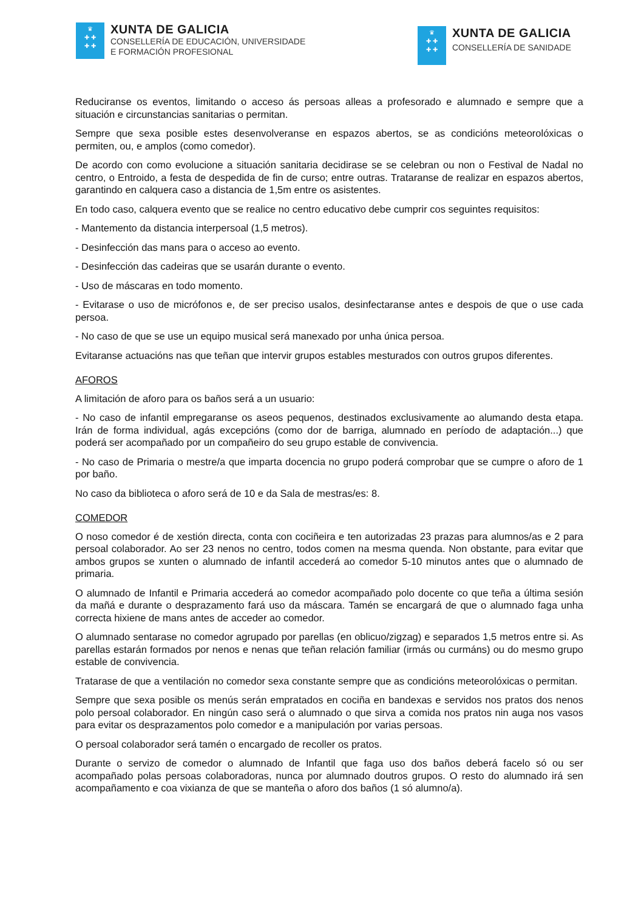♛
✚ ✚
✚ ✚
XUNTA DE GALICIA
CONSELLERÍA DE EDUCACIÓN, UNIVERSIDADE
E FORMACIÓN PROFESIONAL
♛
✚ ✚
✚ ✚
XUNTA DE GALICIA
CONSELLERÍA DE SANIDADE
Reduciranse os eventos, limitando o acceso ás persoas alleas a profesorado e alumnado e sempre que a situación e circunstancias sanitarias o permitan.
Sempre que sexa posible estes desenvolveranse en espazos abertos, se as condicións meteorolóxicas o permiten, ou, e amplos (como comedor).
De acordo con como evolucione a situación sanitaria decidirase se se celebran ou non o Festival de Nadal no centro, o Entroido, a festa de despedida de fin de curso; entre outras. Trataranse de realizar en espazos abertos, garantindo en calquera caso a distancia de 1,5m entre os asistentes.
En todo caso, calquera evento que se realice no centro educativo debe cumprir cos seguintes requisitos:
- Mantemento da distancia interpersoal (1,5 metros).
- Desinfección das mans para o acceso ao evento.
- Desinfección das cadeiras que se usarán durante o evento.
- Uso de máscaras en todo momento.
- Evitarase o uso de micrófonos e, de ser preciso usalos, desinfectaranse antes e despois de que o use cada persoa.
- No caso de que se use un equipo musical será manexado por unha única persoa.
Evitaranse actuacións nas que teñan que intervir grupos estables mesturados con outros grupos diferentes.
AFOROS
A limitación de aforo para os baños será a un usuario:
- No caso de infantil empregaranse os aseos pequenos, destinados exclusivamente ao alumando desta etapa. Irán de forma individual, agás excepcións (como dor de barriga, alumnado en período de adaptación...) que poderá ser acompañado por un compañeiro do seu grupo estable de convivencia.
- No caso de Primaria o mestre/a que imparta docencia no grupo poderá comprobar que se cumpre o aforo de 1 por baño.
No caso da biblioteca o aforo será de 10 e da Sala de mestras/es: 8.
COMEDOR
O noso comedor é de xestión directa, conta con cociñeira e ten autorizadas 23 prazas para alumnos/as e 2 para persoal colaborador. Ao ser 23 nenos no centro, todos comen na mesma quenda. Non obstante, para evitar que ambos grupos se xunten o alumnado de infantil accederá ao comedor 5-10 minutos antes que o alumnado de primaria.
O alumnado de Infantil e Primaria accederá ao comedor acompañado polo docente co que teña a última sesión da mañá e durante o desprazamento fará uso da máscara. Tamén se encargará de que o alumnado faga unha correcta hixiene de mans antes de acceder ao comedor.
O alumnado sentarase no comedor agrupado por parellas (en oblicuo/zigzag) e separados 1,5 metros entre si. As parellas estarán formados por nenos e nenas que teñan relación familiar (irmás ou curmáns) ou do mesmo grupo estable de convivencia.
Tratarase de que a ventilación no comedor sexa constante sempre que as condicións meteorolóxicas o permitan.
Sempre que sexa posible os menús serán empratados en cociña en bandexas e servidos nos pratos dos nenos polo persoal colaborador. En ningún caso será o alumnado o que sirva a comida nos pratos nin auga nos vasos para evitar os desprazamentos polo comedor e a manipulación por varias persoas.
O persoal colaborador será tamén o encargado de recoller os pratos.
Durante o servizo de comedor o alumnado de Infantil que faga uso dos baños deberá facelo só ou ser acompañado polas persoas colaboradoras, nunca por alumnado doutros grupos. O resto do alumnado irá sen acompañamento e coa vixianza de que se manteña o aforo dos baños (1 só alumno/a).